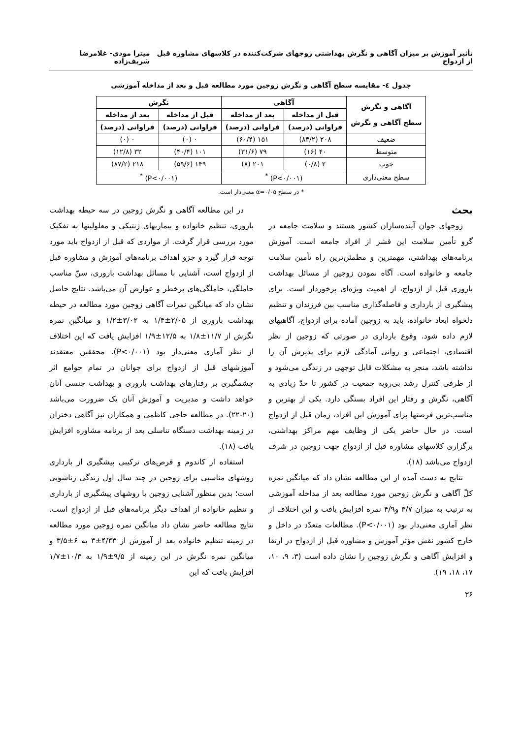تأثیر آموزش بر میزان آگاهی و نگرش بهداشتی زوجهای شرکت‌کننده در کلاسهای مشاوره قبل از ازدواج میترا مودی- غلامرضا شریف‌زاده
جدول ٤- مقایسه سطح آگاهی و نگرش زوجین مورد مطالعه قبل و بعد از مداخله آموزشی
| آگاهی و نگرش سطح آگاهی و نگرش | آگاهی | | نگرش | |
| --- | --- | --- | --- | --- |
| | قبل از مداخله | بعد از مداخله | قبل از مداخله | بعد از مداخله |
| | فراوانی (درصد) | فراوانی (درصد) | فراوانی (درصد) | فراوانی (درصد) |
| ضعیف | ۲۰۸ (۸۳/۲) | ۱۵۱ (۶۰/۴) | ۰ (۰) | ۰ (۰) |
| متوسط | ۴۰ (۱۶) | ۷۹ (۳۱/۶) | ۱۰۱ (۴۰/۴) | ۳۲ (۱۲/۸) |
| خوب | ۲ (۰/۸) | ۲۰۱ (۸) | ۱۴۹ (۵۹/۶) | ۲۱۸ (۸۷/۲) |
| سطح معنی‌داری | (P<۰/۰۰۱) <sup>*</sup> | | (P<۰/۰۰۱) <sup>*</sup> | |
* در سطح α=۰/۰۵ معنی‌دار است.
بحث
زوجهای جوان آینده‌سازان کشور هستند و سلامت جامعه در گرو تأمین سلامت این قشر از افراد جامعه است. آموزش برنامه‌های بهداشتی، مهمترین و مطمئن‌ترین راه تأمین سلامت جامعه و خانواده است. آگاه نمودن زوجین از مسائل بهداشت باروری قبل از ازدواج، از اهمیت ویژه‌ای برخوردار است. برای پیشگیری از بارداری و فاصله‌گذاری مناسب بین فرزندان و تنظیم دلخواه ابعاد خانواده، باید به زوجین آماده برای ازدواج، آگاهیهای لازم داده شود. وقوع بارداری در صورتی که زوجین از نظر اقتصادی، اجتماعی و روانی آمادگی لازم برای پذیرش آن را نداشته باشد، منجر به مشکلات قابل توجهی در زندگی می‌شود و از طرفی کنترل رشد بی‌رویه جمعیت در کشور تا حدّ زیادی به آگاهی، نگرش و رفتار این افراد بستگی دارد. یکی از بهترین و مناسب‌ترین فرصتها برای آموزش این افراد، زمان قبل از ازدواج است. در حال حاضر یکی از وظایف مهم مراکز بهداشتی، برگزاری کلاسهای مشاوره قبل از ازدواج جهت زوجین در شرف ازدواج می‌باشد (۱۸).
نتایج به دست آمده از این مطالعه نشان داد که میانگین نمره کلّ آگاهی و نگرش زوجین مورد مطالعه بعد از مداخله آموزشی به ترتیب به میزان ۳/۷ و۴/۹ نمره افزایش یافت و این اختلاف از نظر آماری معنی‌دار بود (P<۰/۰۰۱). مطالعات متعدّد در داخل و خارج کشور نقش مؤثر آموزش و مشاوره قبل از ازدواج در ارتقا و افزایش آگاهی و نگرش زوجین را نشان داده است (۳، ۹، ۱۰، ۱۷، ۱۸، ۱۹).
در این مطالعه آگاهی و نگرش زوجین در سه حیطه بهداشت باروری، تنظیم خانواده و بیماریهای ژنتیکی و معلولیتها به تفکیک مورد بررسی قرار گرفت. از مواردی که قبل از ازدواج باید مورد توجه قرار گیرد و جزو اهداف برنامه‌های آموزش و مشاوره قبل از ازدواج است، آشنایی با مسائل بهداشت باروری، سنّ مناسب حاملگی، حاملگی‌های پرخطر و عوارض آن می‌باشد. نتایج حاصل نشان داد که میانگین نمرات آگاهی زوجین مورد مطالعه در حیطه بهداشت باروری از ۲/۰۵±۱/۴ به ۳/۰۲±۱/۲ و میانگین نمره نگرش از ۱۱/۷±۱/۸ به ۱۲/۵±۱/۹ افزایش یافت که این اختلاف از نظر آماری معنی‌دار بود (P<۰/۰۰۱). محققین معتقدند آموزشهای قبل از ازدواج برای جوانان در تمام جوامع اثر چشمگیری بر رفتارهای بهداشت باروری و بهداشت جنسی آنان خواهد داشت و مدیریت و آموزش آنان یک ضرورت می‌باشد (۲۰-۲۲). در مطالعه حاجی کاظمی و همکاران نیز آگاهی دختران در زمینه بهداشت دستگاه تناسلی بعد از برنامه مشاوره افزایش یافت (۱۸).
استفاده از کاندوم و قرص‌های ترکیبی پیشگیری از بارداری روشهای مناسبی برای زوجین در چند سال اول زندگی زناشویی است؛ بدین منظور آشنایی زوجین با روشهای پیشگیری از بارداری و تنظیم خانواده از اهداف دیگر برنامه‌های قبل از ازدواج است. نتایج مطالعه حاضر نشان داد میانگین نمره زوجین مورد مطالعه در زمینه تنظیم خانواده بعد از آموزش از ۴/۴۳±۳ به ۶±۳/۵ و میانگین نمره نگرش در این زمینه از ۹/۵±۱/۹ به ۱۰/۳±۱/۷ افزایش یافت که این
۳۶